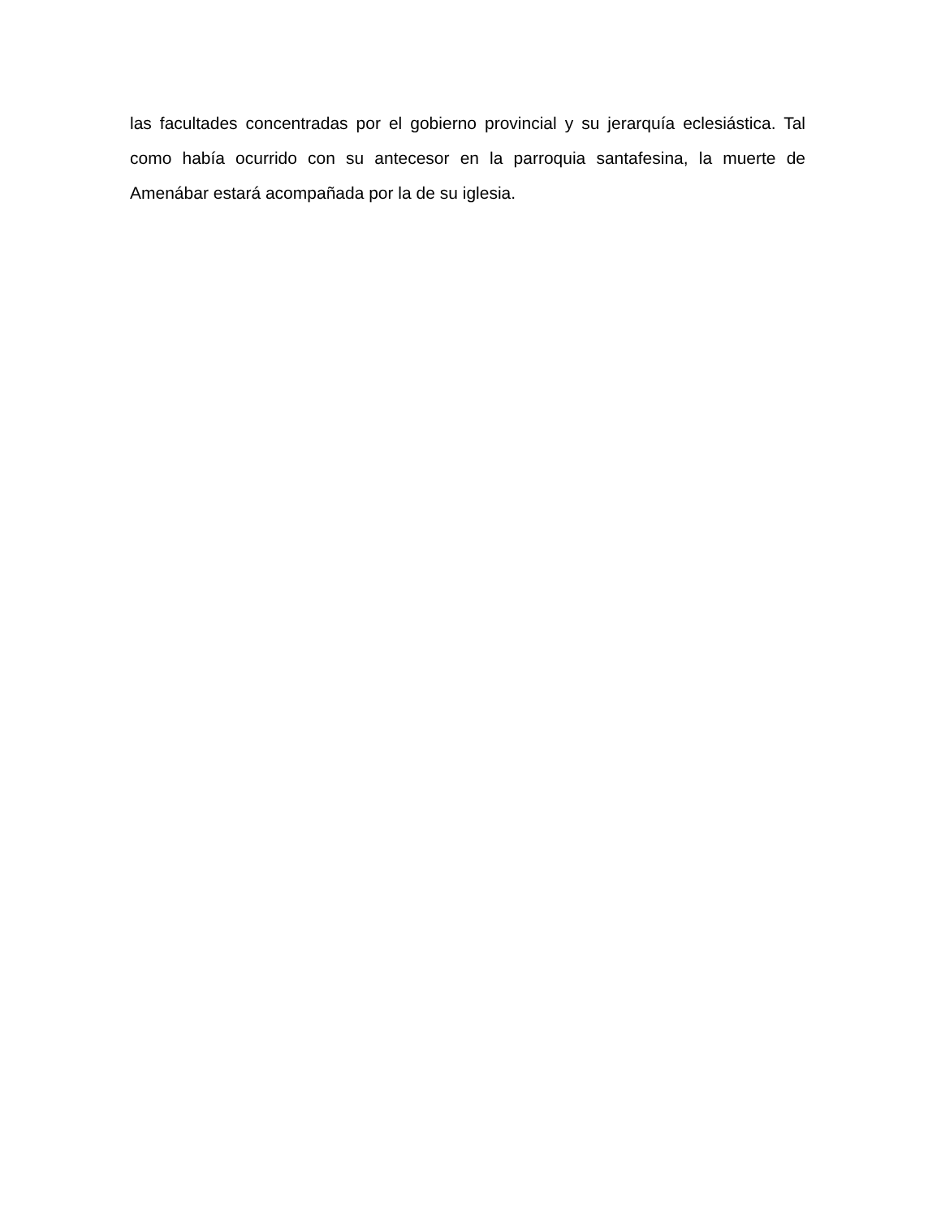las facultades concentradas por el gobierno provincial y su jerarquía eclesiástica. Tal como había ocurrido con su antecesor en la parroquia santafesina, la muerte de Amenábar estará acompañada por la de su iglesia.